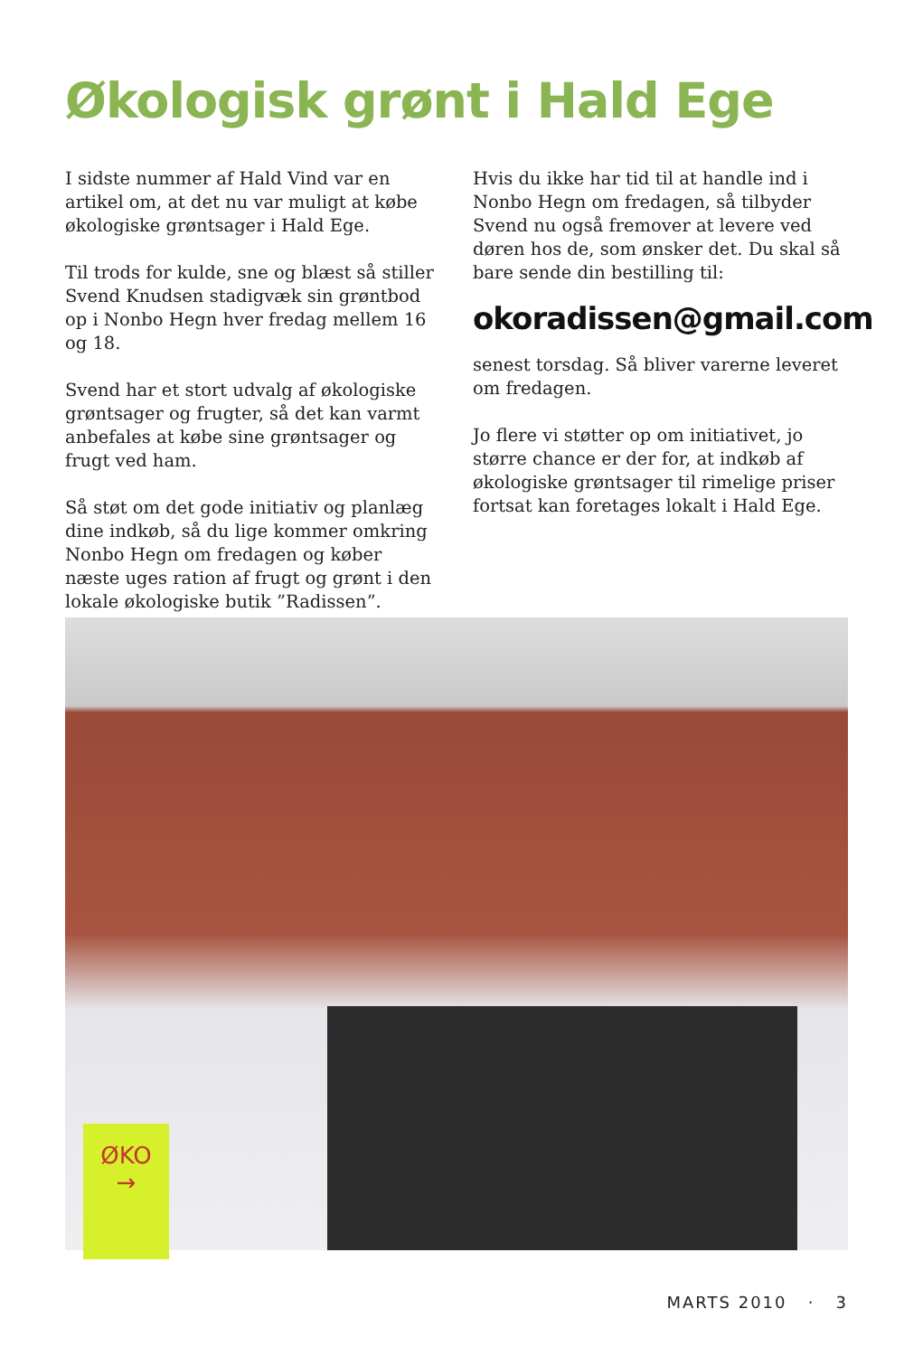Økologisk grønt i Hald Ege
I sidste nummer af Hald Vind var en artikel om, at det nu var muligt at købe økologiske grøntsager i Hald Ege.
Til trods for kulde, sne og blæst så stiller Svend Knudsen stadigvæk sin grøntbod op i Nonbo Hegn hver fredag mellem 16 og 18.
Svend har et stort udvalg af økologiske grøntsager og frugter, så det kan varmt anbefales at købe sine grøntsager og frugt ved ham.
Så støt om det gode initiativ og planlæg dine indkøb, så du lige kommer omkring Nonbo Hegn om fredagen og køber næste uges ration af frugt og grønt i den lokale økologiske butik ”Radissen”.
Hvis du ikke har tid til at handle ind i Nonbo Hegn om fredagen, så tilbyder Svend nu også fremover at levere ved døren hos de, som ønsker det. Du skal så bare sende din bestilling til:
okoradissen@gmail.com
senest torsdag. Så bliver varerne leveret om fredagen.
Jo flere vi støtter op om initiativet, jo større chance er der for, at indkøb af økologiske grøntsager til rimelige priser fortsat kan foretages lokalt i Hald Ege.
ØKO
→
MARTS 2010 · 3